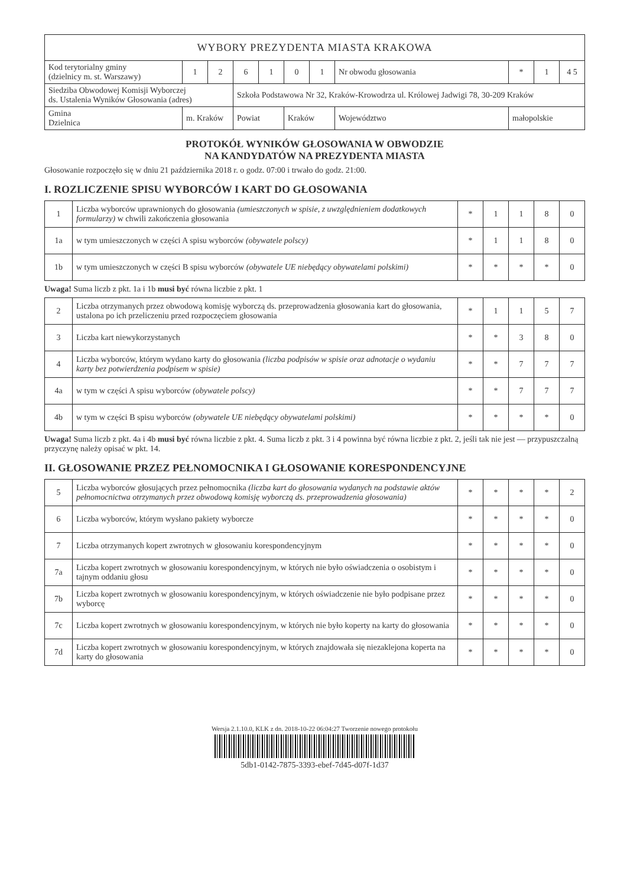| WYBORY PREZYDENTA MIASTA KRAKOWA | | | | | | | | | | | | |
| Kod terytorialny gminy (dzielnicy m. st. Warszawy) | | 1 | 2 | 6 | 1 | 0 | 1 | Nr obwodu głosowania | | * | 1 | 4 5 |
| Siedziba Obwodowej Komisji Wyborczej ds. Ustalenia Wyników Głosowania (adres) | | | | Szkoła Podstawowa Nr 32, Kraków-Krowodrza ul. Królowej Jadwigi 78, 30-209 Kraków | | | | | | | | |
| Gmina Dzielnica | m. Kraków | | | Powiat | | Kraków | | | Województwo | małopolskie | | |
PROTOKÓŁ WYNIKÓW GŁOSOWANIA W OBWODZIE
NA KANDYDATÓW NA PREZYDENTA MIASTA
Głosowanie rozpoczęło się w dniu 21 października 2018 r. o godz. 07:00 i trwało do godz. 21:00.
I. ROZLICZENIE SPISU WYBORCÓW I KART DO GŁOSOWANIA
| 1 | Liczba wyborców uprawnionych do głosowania (umieszczonych w spisie, z uwzględnieniem dodatkowych formularzy) w chwili zakończenia głosowania | * | 1 | 1 | 8 | 0 |
| 1a | w tym umieszczonych w części A spisu wyborców (obywatele polscy) | * | 1 | 1 | 8 | 0 |
| 1b | w tym umieszczonych w części B spisu wyborców (obywatele UE niebędący obywatelami polskimi) | * | * | * | * | 0 |
Uwaga! Suma liczb z pkt. 1a i 1b musi być równa liczbie z pkt. 1
| 2 | Liczba otrzymanych przez obwodową komisję wyborczą ds. przeprowadzenia głosowania kart do głosowania, ustalona po ich przeliczeniu przed rozpoczęciem głosowania | * | 1 | 1 | 5 | 7 |
| 3 | Liczba kart niewykorzystanych | * | * | 3 | 8 | 0 |
| 4 | Liczba wyborców, którym wydano karty do głosowania (liczba podpisów w spisie oraz adnotacje o wydaniu karty bez potwierdzenia podpisem w spisie) | * | * | 7 | 7 | 7 |
| 4a | w tym w części A spisu wyborców (obywatele polscy) | * | * | 7 | 7 | 7 |
| 4b | w tym w części B spisu wyborców (obywatele UE niebędący obywatelami polskimi) | * | * | * | * | 0 |
Uwaga! Suma liczb z pkt. 4a i 4b musi być równa liczbie z pkt. 4. Suma liczb z pkt. 3 i 4 powinna być równa liczbie z pkt. 2, jeśli tak nie jest — przypuszczalną przyczynę należy opisać w pkt. 14.
II. GŁOSOWANIE PRZEZ PEŁNOMOCNIKA I GŁOSOWANIE KORESPONDENCYJNE
| 5 | Liczba wyborców głosujących przez pełnomocnika (liczba kart do głosowania wydanych na podstawie aktów pełnomocnictwa otrzymanych przez obwodową komisję wyborczą ds. przeprowadzenia głosowania) | * | * | * | * | 2 |
| 6 | Liczba wyborców, którym wysłano pakiety wyborcze | * | * | * | * | 0 |
| 7 | Liczba otrzymanych kopert zwrotnych w głosowaniu korespondencyjnym | * | * | * | * | 0 |
| 7a | Liczba kopert zwrotnych w głosowaniu korespondencyjnym, w których nie było oświadczenia o osobistym i tajnym oddaniu głosu | * | * | * | * | 0 |
| 7b | Liczba kopert zwrotnych w głosowaniu korespondencyjnym, w których oświadczenie nie było podpisane przez wyborcę | * | * | * | * | 0 |
| 7c | Liczba kopert zwrotnych w głosowaniu korespondencyjnym, w których nie było koperty na karty do głosowania | * | * | * | * | 0 |
| 7d | Liczba kopert zwrotnych w głosowaniu korespondencyjnym, w których znajdowała się niezaklejona koperta na karty do głosowania | * | * | * | * | 0 |
Wersja 2.1.10.0, KLK z dn. 2018-10-22 06:04:27 Tworzenie nowego protokołu
5db1-0142-7875-3393-ebef-7d45-d07f-1d37